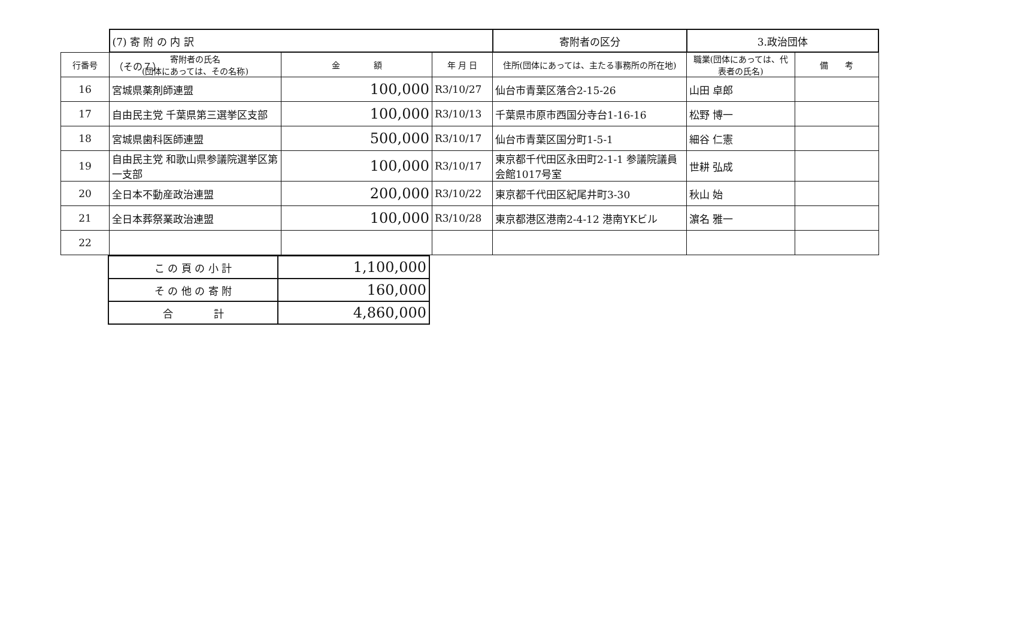（その７）
| | (7) 寄 附 の 内 訳 | | | 寄附者の区分 | 3.政治団体 | |
| 行番号 | 寄附者の氏名 (団体にあっては、その名称) | 金 額 | 年 月 日 | 住所(団体にあっては、主たる事務所の所在地) | 職業(団体にあっては、代表者の氏名) | 備 考 |
| 16 | 宮城県薬剤師連盟 | 100,000 | R3/10/27 | 仙台市青葉区落合2-15-26 | 山田 卓郎 | |
| 17 | 自由民主党 千葉県第三選挙区支部 | 100,000 | R3/10/13 | 千葉県市原市西国分寺台1-16-16 | 松野 博一 | |
| 18 | 宮城県歯科医師連盟 | 500,000 | R3/10/17 | 仙台市青葉区国分町1-5-1 | 細谷 仁憲 | |
| 19 | 自由民主党 和歌山県参議院選挙区第一支部 | 100,000 | R3/10/17 | 東京都千代田区永田町2-1-1 参議院議員会館1017号室 | 世耕 弘成 | |
| 20 | 全日本不動産政治連盟 | 200,000 | R3/10/22 | 東京都千代田区紀尾井町3-30 | 秋山 始 | |
| 21 | 全日本葬祭業政治連盟 | 100,000 | R3/10/28 | 東京都港区港南2-4-12 港南YKビル | 濵名 雅一 | |
| 22 | | | | | | |
| こ の 頁 の 小 計 | 1,100,000 |
| そ の 他 の 寄 附 | 160,000 |
| 合 計 | 4,860,000 |